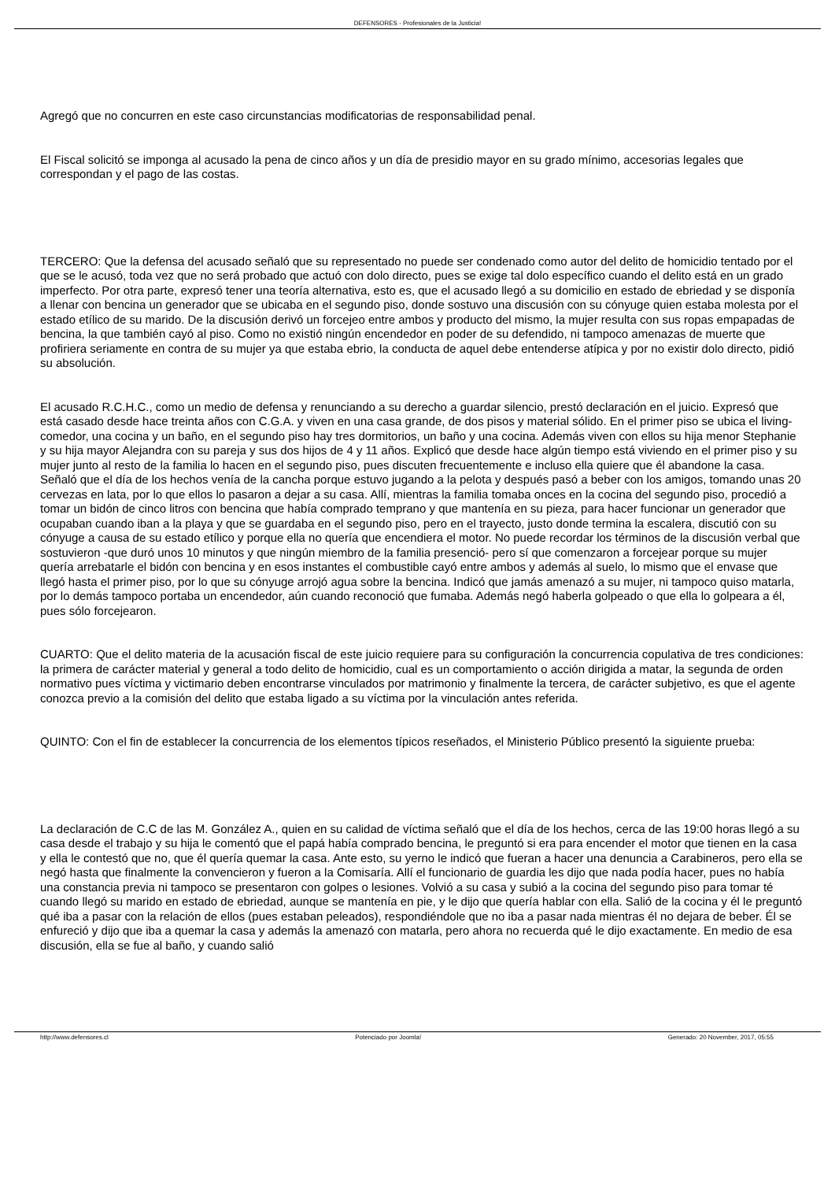DEFENSORES - Profesionales de la Justicia!
Agregó que no concurren en este caso circunstancias modificatorias de responsabilidad penal.
El Fiscal solicitó se imponga al acusado la pena de cinco años y un día de presidio mayor en su grado mínimo, accesorias legales que correspondan y el pago de las costas.
TERCERO: Que la defensa del acusado señaló que su representado no puede ser condenado como autor del delito de homicidio tentado por el que se le acusó, toda vez que no será probado que actuó con dolo directo, pues se exige tal dolo específico cuando el delito está en un grado imperfecto. Por otra parte, expresó tener una teoría alternativa, esto es, que el acusado llegó a su domicilio en estado de ebriedad y se disponía a llenar con bencina un generador que se ubicaba en el segundo piso, donde sostuvo una discusión con su cónyuge quien estaba molesta por el estado etílico de su marido. De la discusión derivó un forcejeo entre ambos y producto del mismo, la mujer resulta con sus ropas empapadas de bencina, la que también cayó al piso. Como no existió ningún encendedor en poder de su defendido, ni tampoco amenazas de muerte que profiriera seriamente en contra de su mujer ya que estaba ebrio, la conducta de aquel debe entenderse atípica y por no existir dolo directo, pidió su absolución.
El acusado R.C.H.C., como un medio de defensa y renunciando a su derecho a guardar silencio, prestó declaración en el juicio. Expresó que está casado desde hace treinta años con C.G.A. y viven en una casa grande, de dos pisos y material sólido. En el primer piso se ubica el living-comedor, una cocina y un baño, en el segundo piso hay tres dormitorios, un baño y una cocina. Además viven con ellos su hija menor Stephanie y su hija mayor Alejandra con su pareja y sus dos hijos de 4 y 11 años. Explicó que desde hace algún tiempo está viviendo en el primer piso y su mujer junto al resto de la familia lo hacen en el segundo piso, pues discuten frecuentemente e incluso ella quiere que él abandone la casa. Señaló que el día de los hechos venía de la cancha porque estuvo jugando a la pelota y después pasó a beber con los amigos, tomando unas 20 cervezas en lata, por lo que ellos lo pasaron a dejar a su casa. Allí, mientras la familia tomaba onces en la cocina del segundo piso, procedió a tomar un bidón de cinco litros con bencina que había comprado temprano y que mantenía en su pieza, para hacer funcionar un generador que ocupaban cuando iban a la playa y que se guardaba en el segundo piso, pero en el trayecto, justo donde termina la escalera, discutió con su cónyuge a causa de su estado etílico y porque ella no quería que encendiera el motor. No puede recordar los términos de la discusión verbal que sostuvieron -que duró unos 10 minutos y que ningún miembro de la familia presenció- pero sí que comenzaron a forcejear porque su mujer quería arrebatarle el bidón con bencina y en esos instantes el combustible cayó entre ambos y además al suelo, lo mismo que el envase que llegó hasta el primer piso, por lo que su cónyuge arrojó agua sobre la bencina. Indicó que jamás amenazó a su mujer, ni tampoco quiso matarla, por lo demás tampoco portaba un encendedor, aún cuando reconoció que fumaba. Además negó haberla golpeado o que ella lo golpeara a él, pues sólo forcejearon.
CUARTO: Que el delito materia de la acusación fiscal de este juicio requiere para su configuración la concurrencia copulativa de tres condiciones: la primera de carácter material y general a todo delito de homicidio, cual es un comportamiento o acción dirigida a matar, la segunda de orden normativo pues víctima y victimario deben encontrarse vinculados por matrimonio y finalmente la tercera, de carácter subjetivo, es que el agente conozca previo a la comisión del delito que estaba ligado a su víctima por la vinculación antes referida.
QUINTO: Con el fin de establecer la concurrencia de los elementos típicos reseñados, el Ministerio Público presentó la siguiente prueba:
La declaración de C.C de las M. González A., quien en su calidad de víctima señaló que el día de los hechos, cerca de las 19:00 horas llegó a su casa desde el trabajo y su hija le comentó que el papá había comprado bencina, le preguntó si era para encender el motor que tienen en la casa y ella le contestó que no, que él quería quemar la casa. Ante esto, su yerno le indicó que fueran a hacer una denuncia a Carabineros, pero ella se negó hasta que finalmente la convencieron y fueron a la Comisaría. Allí el funcionario de guardia les dijo que nada podía hacer, pues no había una constancia previa ni tampoco se presentaron con golpes o lesiones. Volvió a su casa y subió a la cocina del segundo piso para tomar té cuando llegó su marido en estado de ebriedad, aunque se mantenía en pie, y le dijo que quería hablar con ella. Salió de la cocina y él le preguntó qué iba a pasar con la relación de ellos (pues estaban peleados), respondiéndole que no iba a pasar nada mientras él no dejara de beber. Él se enfureció y dijo que iba a quemar la casa y además la amenazó con matarla, pero ahora no recuerda qué le dijo exactamente. En medio de esa discusión, ella se fue al baño, y cuando salió
http://www.defensores.cl Potenciado por Joomla! Generado: 20 November, 2017, 05:55